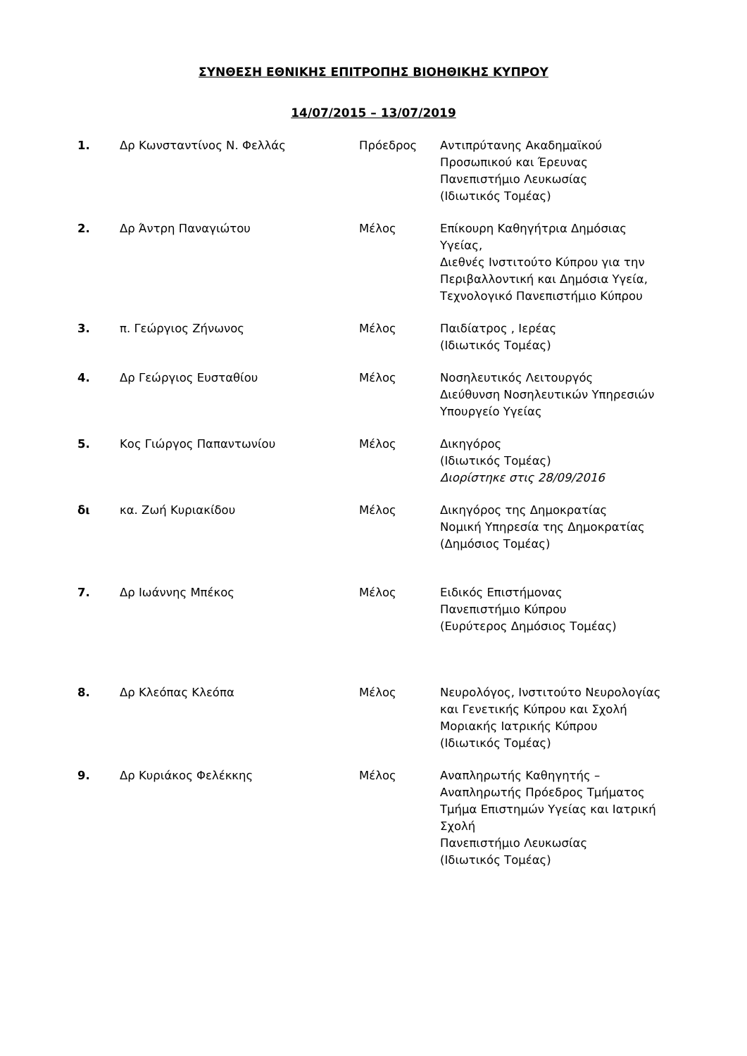ΣΥΝΘΕΣΗ ΕΘΝΙΚΗΣ ΕΠΙΤΡΟΠΗΣ ΒΙΟΗΘΙΚΗΣ ΚΥΠΡΟΥ
14/07/2015 – 13/07/2019
| 1. | Δρ Κωνσταντίνος Ν. Φελλάς | Πρόεδρος | Αντιπρύτανης Ακαδημαϊκού Προσωπικού και Έρευνας Πανεπιστήμιο Λευκωσίας (Ιδιωτικός Τομέας) |
| 2. | Δρ Άντρη Παναγιώτου | Μέλος | Επίκουρη Καθηγήτρια Δημόσιας Υγείας, Διεθνές Ινστιτούτο Κύπρου για την Περιβαλλοντική και Δημόσια Υγεία, Τεχνολογικό Πανεπιστήμιο Κύπρου |
| 3. | π. Γεώργιος Ζήνωνος | Μέλος | Παιδίατρος , Ιερέας (Ιδιωτικός Τομέας) |
| 4. | Δρ Γεώργιος Ευσταθίου | Μέλος | Νοσηλευτικός Λειτουργός Διεύθυνση Νοσηλευτικών Υπηρεσιών Υπουργείο Υγείας |
| 5. | Κος Γιώργος Παπαντωνίου | Μέλος | Δικηγόρος (Ιδιωτικός Τομέας) Διορίστηκε στις 28/09/2016 |
| δι | κα. Ζωή Κυριακίδου | Μέλος | Δικηγόρος της Δημοκρατίας Νομική Υπηρεσία της Δημοκρατίας (Δημόσιος Τομέας) |
| 7. | Δρ Ιωάννης Μπέκος | Μέλος | Ειδικός Επιστήμονας Πανεπιστήμιο Κύπρου (Ευρύτερος Δημόσιος Τομέας) |
| 8. | Δρ Κλεόπας Κλεόπα | Μέλος | Νευρολόγος, Ινστιτούτο Νευρολογίας και Γενετικής Κύπρου και Σχολή Μοριακής Ιατρικής Κύπρου (Ιδιωτικός Τομέας) |
| 9. | Δρ Κυριάκος Φελέκκης | Μέλος | Αναπληρωτής Καθηγητής – Αναπληρωτής Πρόεδρος Τμήματος Τμήμα Επιστημών Υγείας και Ιατρική Σχολή Πανεπιστήμιο Λευκωσίας (Ιδιωτικός Τομέας) |